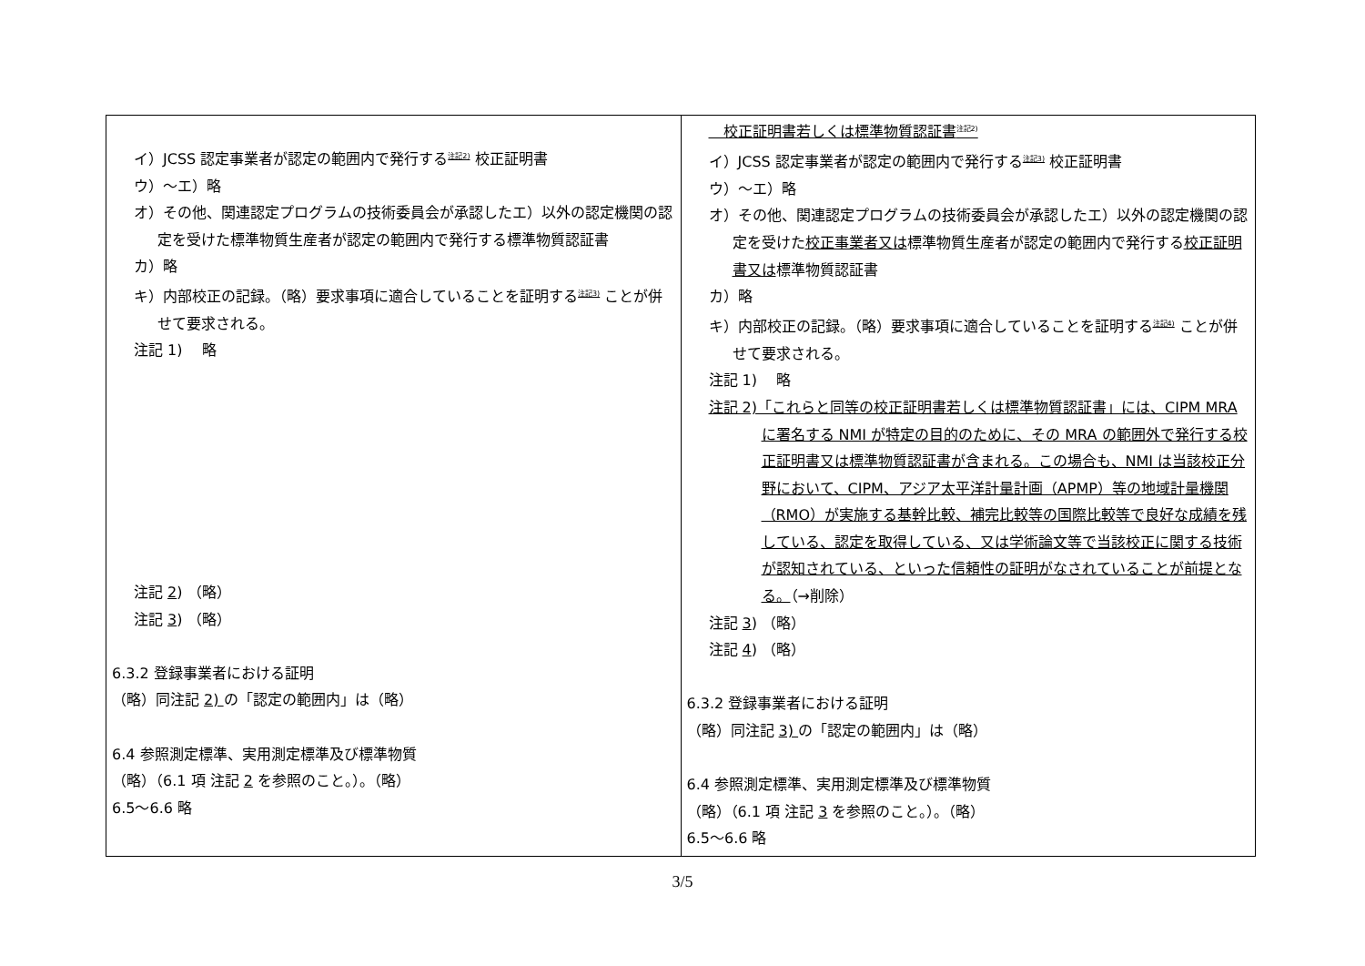| イ）JCSS 認定事業者が認定の範囲内で発行する<sup>注記2)</sup> 校正証明書 ウ）～エ）略 オ）その他、関連認定プログラムの技術委員会が承認したエ）以外の認定機関の認定を受けた標準物質生産者が認定の範囲内で発行する標準物質認証書 カ）略 キ）内部校正の記録。（略）要求事項に適合していることを証明する<sup>注記3)</sup> ことが併せて要求される。 注記 1) 略 注記 2 ) （略） 注記 3 ) （略） 6.3.2 登録事業者における証明 （略）同注記 2) の「認定の範囲内」は（略） 6.4 参照測定標準、実用測定標準及び標準物質 （略）（6.1 項 注記 2 を参照のこと。）。（略） 6.5～6.6 略 | 校正証明書若しくは標準物質認証書<sup>注記2)</sup> イ）JCSS 認定事業者が認定の範囲内で発行する<sup>注記3)</sup> 校正証明書 ウ）～エ）略 オ）その他、関連認定プログラムの技術委員会が承認したエ）以外の認定機関の認定を受けた 校正事業者又は 標準物質生産者が認定の範囲内で発行する 校正証明書又は 標準物質認証書 カ）略 キ）内部校正の記録。（略）要求事項に適合していることを証明する<sup>注記4)</sup> ことが併せて要求される。 注記 1) 略 注記 2)「これらと同等の校正証明書若しくは標準物質認証書」には、CIPM MRA に署名する NMI が特定の目的のために、その MRA の範囲外で発行する校正証明書又は標準物質認証書が含まれる。この場合も、NMI は当該校正分野において、CIPM、アジア太平洋計量計画（APMP）等の地域計量機関（RMO）が実施する基幹比較、補完比較等の国際比較等で良好な成績を残している、認定を取得している、又は学術論文等で当該校正に関する技術が認知されている、といった信頼性の証明がなされていることが前提となる。 （→削除） 注記 3 ) （略） 注記 4 ) （略） 6.3.2 登録事業者における証明 （略）同注記 3) の「認定の範囲内」は（略） 6.4 参照測定標準、実用測定標準及び標準物質 （略）（6.1 項 注記 3 を参照のこと。）。（略） 6.5～6.6 略 |
3/5